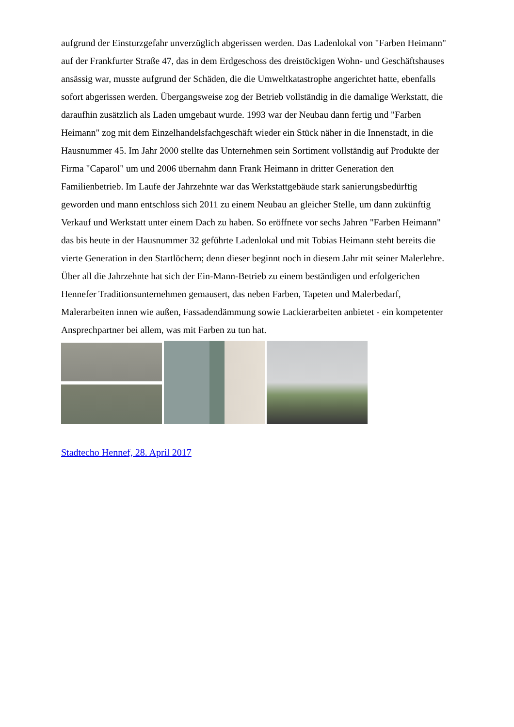aufgrund der Einsturzgefahr unverzüglich abgerissen werden. Das Ladenlokal von "Farben Heimann" auf der Frankfurter Straße 47, das in dem Erdgeschoss des dreistöckigen Wohn- und Geschäftshauses ansässig war, musste aufgrund der Schäden, die die Umweltkatastrophe angerichtet hatte, ebenfalls sofort abgerissen werden. Übergangsweise zog der Betrieb vollständig in die damalige Werkstatt, die daraufhin zusätzlich als Laden umgebaut wurde. 1993 war der Neubau dann fertig und "Farben Heimann" zog mit dem Einzelhandelsfachgeschäft wieder ein Stück näher in die Innenstadt, in die Hausnummer 45. Im Jahr 2000 stellte das Unternehmen sein Sortiment vollständig auf Produkte der Firma "Caparol" um und 2006 übernahm dann Frank Heimann in dritter Generation den Familienbetrieb. Im Laufe der Jahrzehnte war das Werkstattgebäude stark sanierungsbedürftig geworden und mann entschloss sich 2011 zu einem Neubau an gleicher Stelle, um dann zukünftig Verkauf und Werkstatt unter einem Dach zu haben. So eröffnete vor sechs Jahren "Farben Heimann" das bis heute in der Hausnummer 32 geführte Ladenlokal und mit Tobias Heimann steht bereits die vierte Generation in den Startlöchern; denn dieser beginnt noch in diesem Jahr mit seiner Malerlehre. Über all die Jahrzehnte hat sich der Ein-Mann-Betrieb zu einem beständigen und erfolgerichen Hennefer Traditionsunternehmen gemausert, das neben Farben, Tapeten und Malerbedarf, Malerarbeiten innen wie außen, Fassadendämmung sowie Lackierarbeiten anbietet - ein kompetenter Ansprechpartner bei allem, was mit Farben zu tun hat.
Stadtecho Hennef, 28. April 2017